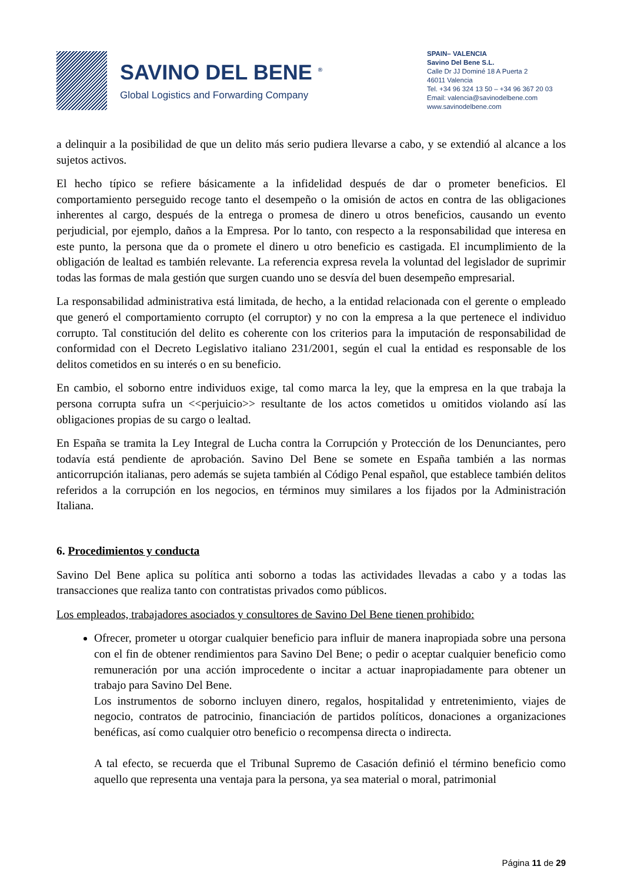SAVINO DEL BENE <sup>®</sup>
Global Logistics and Forwarding Company
SPAIN– VALENCIA
Savino Del Bene S.L.
Calle Dr JJ Dominé 18 A Puerta 2
46011 Valencia
Tel. +34 96 324 13 50 – +34 96 367 20 03
Email: valencia@savinodelbene.com
www.savinodelbene.com
a delinquir a la posibilidad de que un delito más serio pudiera llevarse a cabo, y se extendió al alcance a los sujetos activos.
El hecho típico se refiere básicamente a la infidelidad después de dar o prometer beneficios. El comportamiento perseguido recoge tanto el desempeño o la omisión de actos en contra de las obligaciones inherentes al cargo, después de la entrega o promesa de dinero u otros beneficios, causando un evento perjudicial, por ejemplo, daños a la Empresa. Por lo tanto, con respecto a la responsabilidad que interesa en este punto, la persona que da o promete el dinero u otro beneficio es castigada. El incumplimiento de la obligación de lealtad es también relevante. La referencia expresa revela la voluntad del legislador de suprimir todas las formas de mala gestión que surgen cuando uno se desvía del buen desempeño empresarial.
La responsabilidad administrativa está limitada, de hecho, a la entidad relacionada con el gerente o empleado que generó el comportamiento corrupto (el corruptor) y no con la empresa a la que pertenece el individuo corrupto. Tal constitución del delito es coherente con los criterios para la imputación de responsabilidad de conformidad con el Decreto Legislativo italiano 231/2001, según el cual la entidad es responsable de los delitos cometidos en su interés o en su beneficio.
En cambio, el soborno entre individuos exige, tal como marca la ley, que la empresa en la que trabaja la persona corrupta sufra un <<perjuicio>> resultante de los actos cometidos u omitidos violando así las obligaciones propias de su cargo o lealtad.
En España se tramita la Ley Integral de Lucha contra la Corrupción y Protección de los Denunciantes, pero todavía está pendiente de aprobación. Savino Del Bene se somete en España también a las normas anticorrupción italianas, pero además se sujeta también al Código Penal español, que establece también delitos referidos a la corrupción en los negocios, en términos muy similares a los fijados por la Administración Italiana.
6. Procedimientos y conducta
Savino Del Bene aplica su política anti soborno a todas las actividades llevadas a cabo y a todas las transacciones que realiza tanto con contratistas privados como públicos.
Los empleados, trabajadores asociados y consultores de Savino Del Bene tienen prohibido:
Ofrecer, prometer u otorgar cualquier beneficio para influir de manera inapropiada sobre una persona con el fin de obtener rendimientos para Savino Del Bene; o pedir o aceptar cualquier beneficio como remuneración por una acción improcedente o incitar a actuar inapropiadamente para obtener un trabajo para Savino Del Bene.
Los instrumentos de soborno incluyen dinero, regalos, hospitalidad y entretenimiento, viajes de negocio, contratos de patrocinio, financiación de partidos políticos, donaciones a organizaciones benéficas, así como cualquier otro beneficio o recompensa directa o indirecta.
A tal efecto, se recuerda que el Tribunal Supremo de Casación definió el término beneficio como aquello que representa una ventaja para la persona, ya sea material o moral, patrimonial
Página 11 de 29